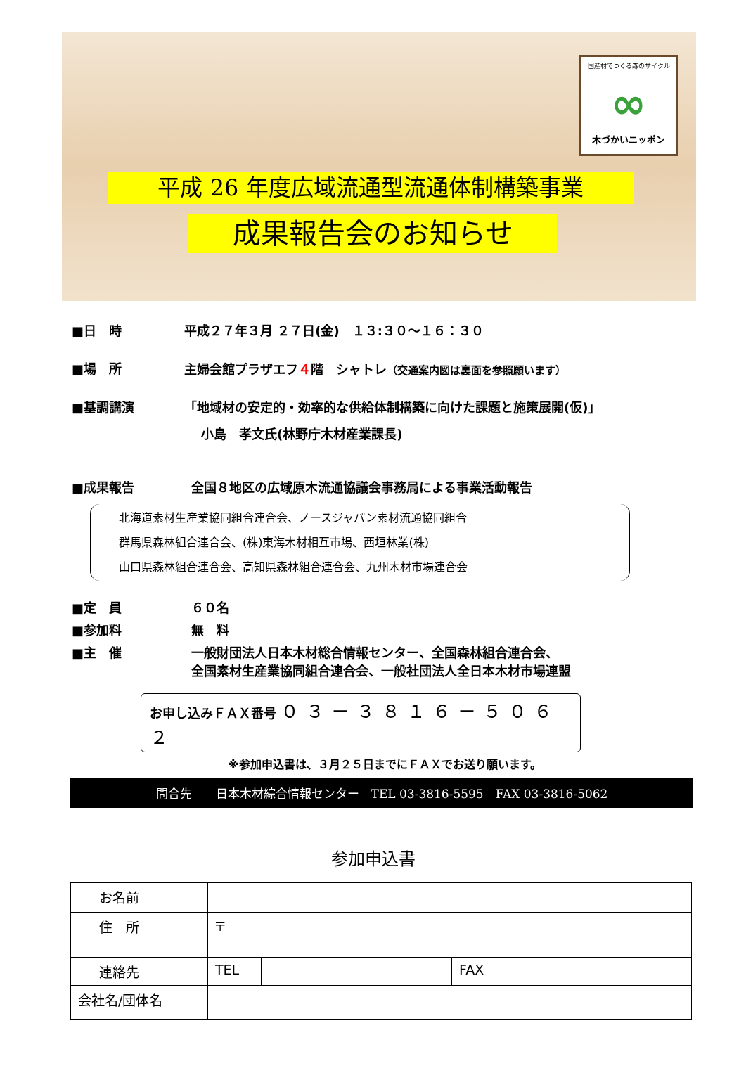国産材でつくる森のサイクル
∞
木づかいニッポン
平成 26 年度広域流通型流通体制構築事業
成果報告会のお知らせ
■日　時 平成２７年３月 ２７日(金)　１３:３０～１６：３０
■場　所 主婦会館プラザエフ４階　シャトレ（交通案内図は裏面を参照願います）
■基調講演 「地域材の安定的・効率的な供給体制構築に向けた課題と施策展開(仮)」
小島　孝文氏(林野庁木材産業課長)
■成果報告 全国８地区の広域原木流通協議会事務局による事業活動報告
北海道素材生産業協同組合連合会、ノースジャパン素材流通協同組合
群馬県森林組合連合会、(株)東海木材相互市場、西垣林業(株)
山口県森林組合連合会、高知県森林組合連合会、九州木材市場連合会
■定　員 ６０名
■参加料 無　料
■主　催 一般財団法人日本木材総合情報センター、全国森林組合連合会、
全国素材生産業協同組合連合会、一般社団法人全日本木材市場連盟
お申し込みＦＡＸ番号 ０３－３８１６－５０６２
※参加申込書は、３月２５日までにＦＡＸでお送り願います。
問合先　　日本木材綜合情報センター　TEL 03-3816-5595　FAX 03-3816-5062
参加申込書
| お名前 | | | | |
| 住 所 | 〒 | | | |
| 連絡先 | TEL | | FAX | |
| 会社名/団体名 | | | | |